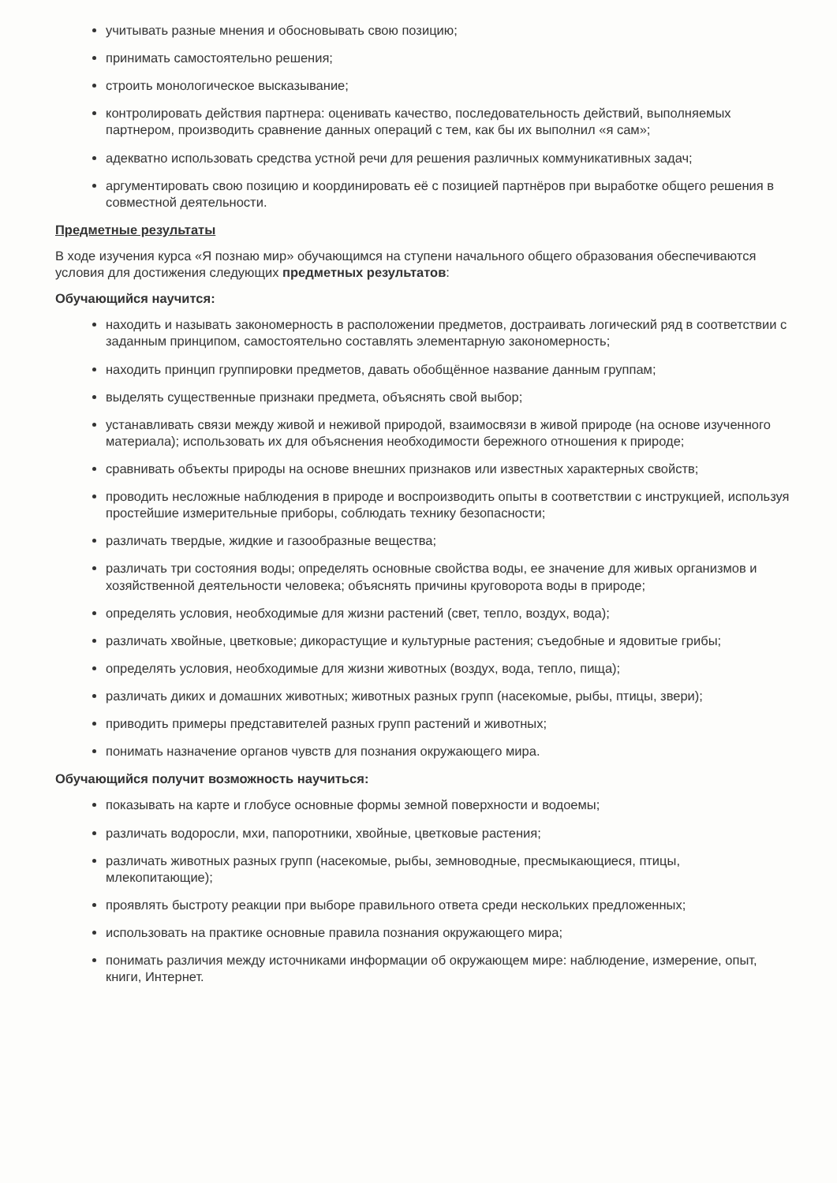учитывать разные мнения и обосновывать свою позицию;
принимать самостоятельно решения;
строить монологическое высказывание;
контролировать действия партнера: оценивать качество, последовательность действий, выполняемых партнером, производить сравнение данных операций с тем, как бы их выполнил «я сам»;
адекватно использовать средства устной речи для решения различных коммуникативных задач;
аргументировать свою позицию и координировать её с позицией партнёров при выработке общего решения в совместной деятельности.
Предметные результаты
В ходе изучения курса «Я познаю мир» обучающимся на ступени начального общего образования обеспечиваются условия для достижения следующих предметных результатов:
Обучающийся научится:
находить и называть закономерность в расположении предметов, достраивать логический ряд в соответствии с заданным принципом, самостоятельно составлять элементарную закономерность;
находить принцип группировки предметов, давать обобщённое название данным группам;
выделять существенные признаки предмета, объяснять свой выбор;
устанавливать связи между живой и неживой природой, взаимосвязи в живой природе (на основе изученного материала); использовать их для объяснения необходимости бережного отношения к природе;
сравнивать объекты природы на основе внешних признаков или известных характерных свойств;
проводить несложные наблюдения в природе и воспроизводить опыты в соответствии с инструкцией, используя простейшие измерительные приборы, соблюдать технику безопасности;
различать твердые, жидкие и газообразные вещества;
различать три состояния воды; определять основные свойства воды, ее значение для живых организмов и хозяйственной деятельности человека; объяснять причины круговорота воды в природе;
определять условия, необходимые для жизни растений (свет, тепло, воздух, вода);
различать хвойные, цветковые; дикорастущие и культурные растения; съедобные и ядовитые грибы;
определять условия, необходимые для жизни животных (воздух, вода, тепло, пища);
различать диких и домашних животных; животных разных групп (насекомые, рыбы, птицы, звери);
приводить примеры представителей разных групп растений и животных;
понимать назначение органов чувств для познания окружающего мира.
Обучающийся получит возможность научиться:
показывать на карте и глобусе основные формы земной поверхности и водоемы;
различать водоросли, мхи, папоротники, хвойные, цветковые растения;
различать животных разных групп (насекомые, рыбы, земноводные, пресмыкающиеся, птицы, млекопитающие);
проявлять быстроту реакции при выборе правильного ответа среди нескольких предложенных;
использовать на практике основные правила познания окружающего мира;
понимать различия между источниками информации об окружающем мире: наблюдение, измерение, опыт, книги, Интернет.